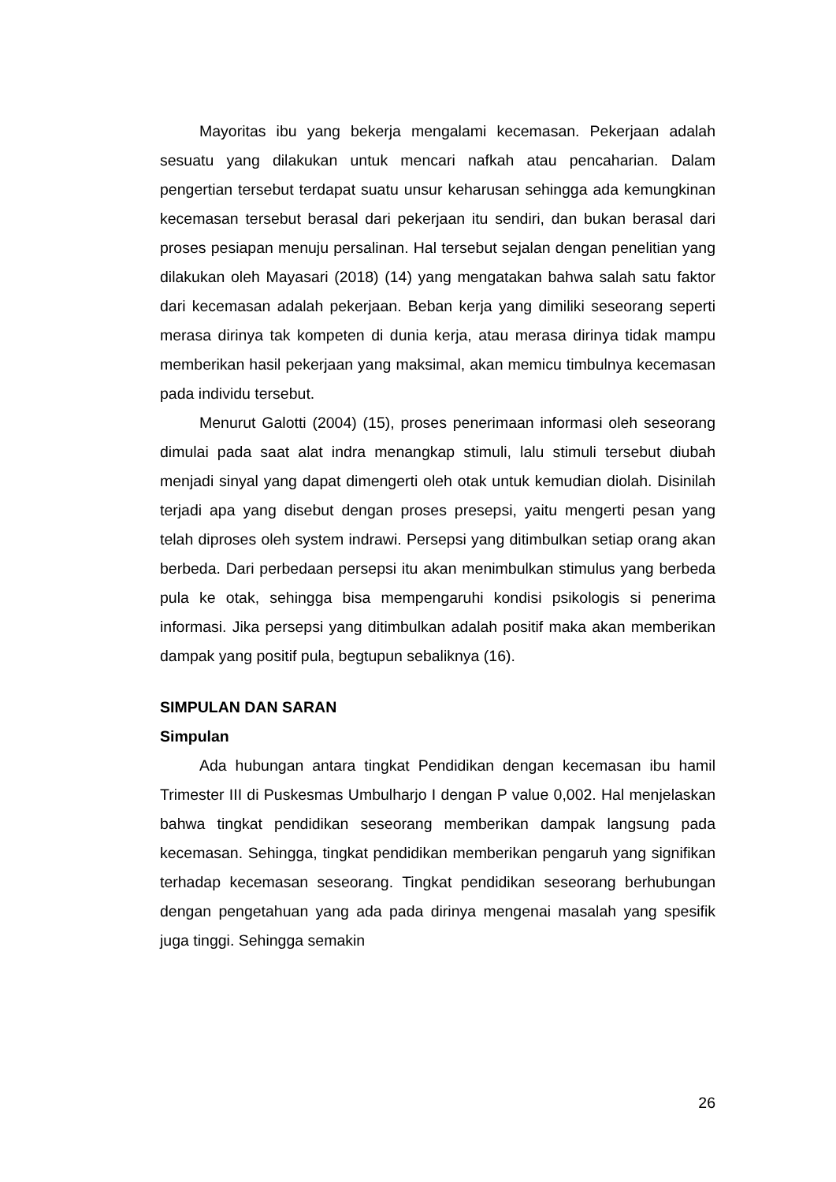Mayoritas ibu yang bekerja mengalami kecemasan. Pekerjaan adalah sesuatu yang dilakukan untuk mencari nafkah atau pencaharian. Dalam pengertian tersebut terdapat suatu unsur keharusan sehingga ada kemungkinan kecemasan tersebut berasal dari pekerjaan itu sendiri, dan bukan berasal dari proses pesiapan menuju persalinan. Hal tersebut sejalan dengan penelitian yang dilakukan oleh Mayasari (2018) (14) yang mengatakan bahwa salah satu faktor dari kecemasan adalah pekerjaan. Beban kerja yang dimiliki seseorang seperti merasa dirinya tak kompeten di dunia kerja, atau merasa dirinya tidak mampu memberikan hasil pekerjaan yang maksimal, akan memicu timbulnya kecemasan pada individu tersebut.
Menurut Galotti (2004) (15), proses penerimaan informasi oleh seseorang dimulai pada saat alat indra menangkap stimuli, lalu stimuli tersebut diubah menjadi sinyal yang dapat dimengerti oleh otak untuk kemudian diolah. Disinilah terjadi apa yang disebut dengan proses presepsi, yaitu mengerti pesan yang telah diproses oleh system indrawi. Persepsi yang ditimbulkan setiap orang akan berbeda. Dari perbedaan persepsi itu akan menimbulkan stimulus yang berbeda pula ke otak, sehingga bisa mempengaruhi kondisi psikologis si penerima informasi. Jika persepsi yang ditimbulkan adalah positif maka akan memberikan dampak yang positif pula, begtupun sebaliknya (16).
SIMPULAN DAN SARAN
Simpulan
Ada hubungan antara tingkat Pendidikan dengan kecemasan ibu hamil Trimester III di Puskesmas Umbulharjo I dengan P value 0,002. Hal menjelaskan bahwa tingkat pendidikan seseorang memberikan dampak langsung pada kecemasan. Sehingga, tingkat pendidikan memberikan pengaruh yang signifikan terhadap kecemasan seseorang. Tingkat pendidikan seseorang berhubungan dengan pengetahuan yang ada pada dirinya mengenai masalah yang spesifik juga tinggi. Sehingga semakin
26